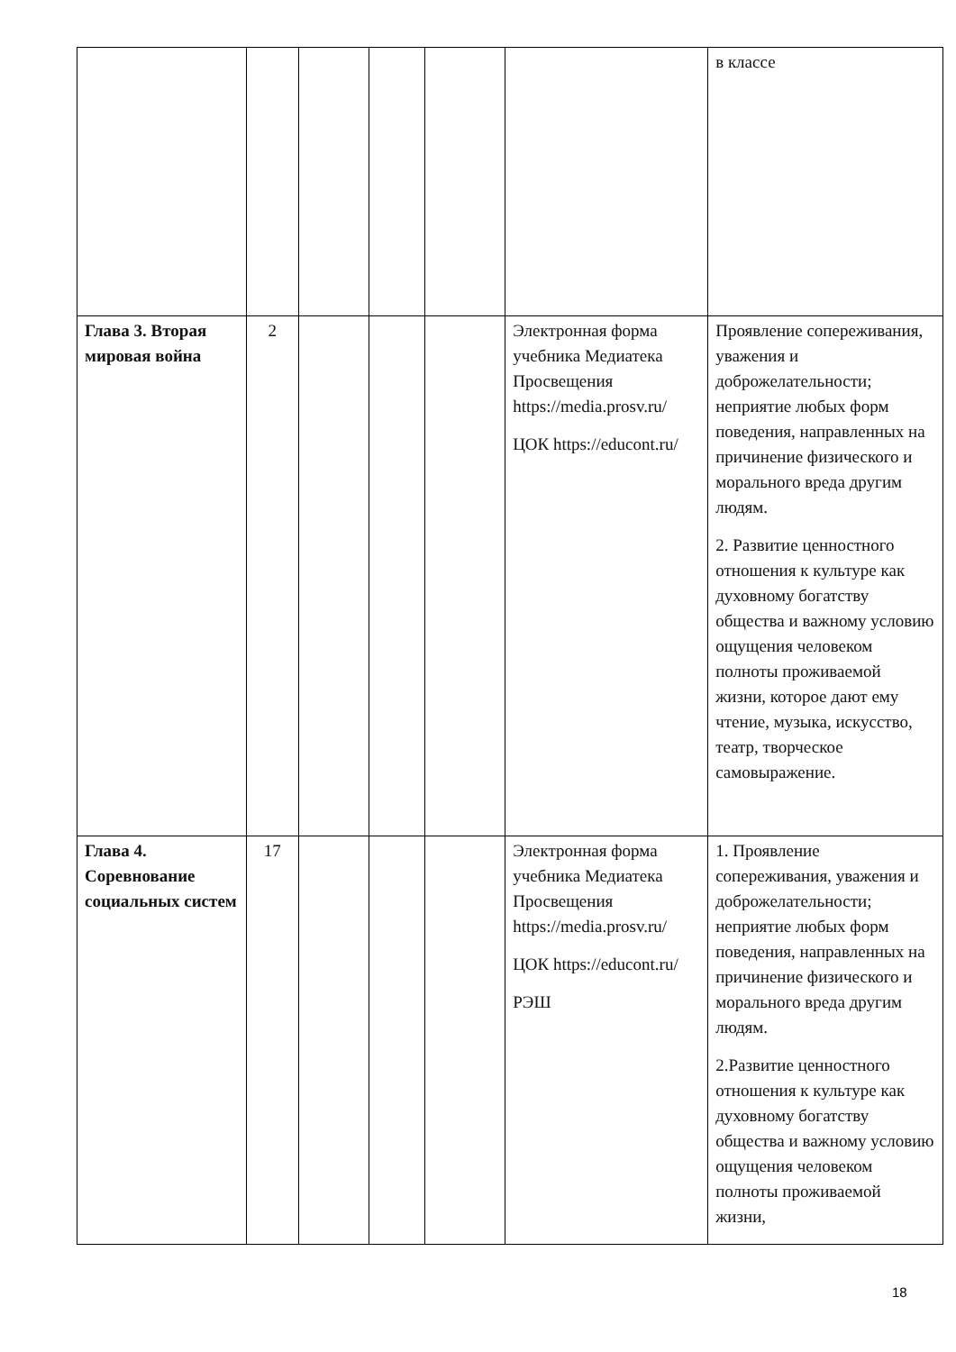| | | | | | | в классе |
| Глава 3. Вторая мировая война | 2 | | | | Электронная форма учебника Медиатека Просвещения https://media.prosv.ru/ ЦОК https://educont.ru/ | Проявление сопереживания, уважения и доброжелательности; неприятие любых форм поведения, направленных на причинение физического и морального вреда другим людям. 2. Развитие ценностного отношения к культуре как духовному богатству общества и важному условию ощущения человеком полноты проживаемой жизни, которое дают ему чтение, музыка, искусство, театр, творческое самовыражение. |
| Глава 4. Соревнование социальных систем | 17 | | | | Электронная форма учебника Медиатека Просвещения https://media.prosv.ru/ ЦОК https://educont.ru/ РЭШ | 1. Проявление сопереживания, уважения и доброжелательности; неприятие любых форм поведения, направленных на причинение физического и морального вреда другим людям. 2.Развитие ценностного отношения к культуре как духовному богатству общества и важному условию ощущения человеком полноты проживаемой жизни, |
18